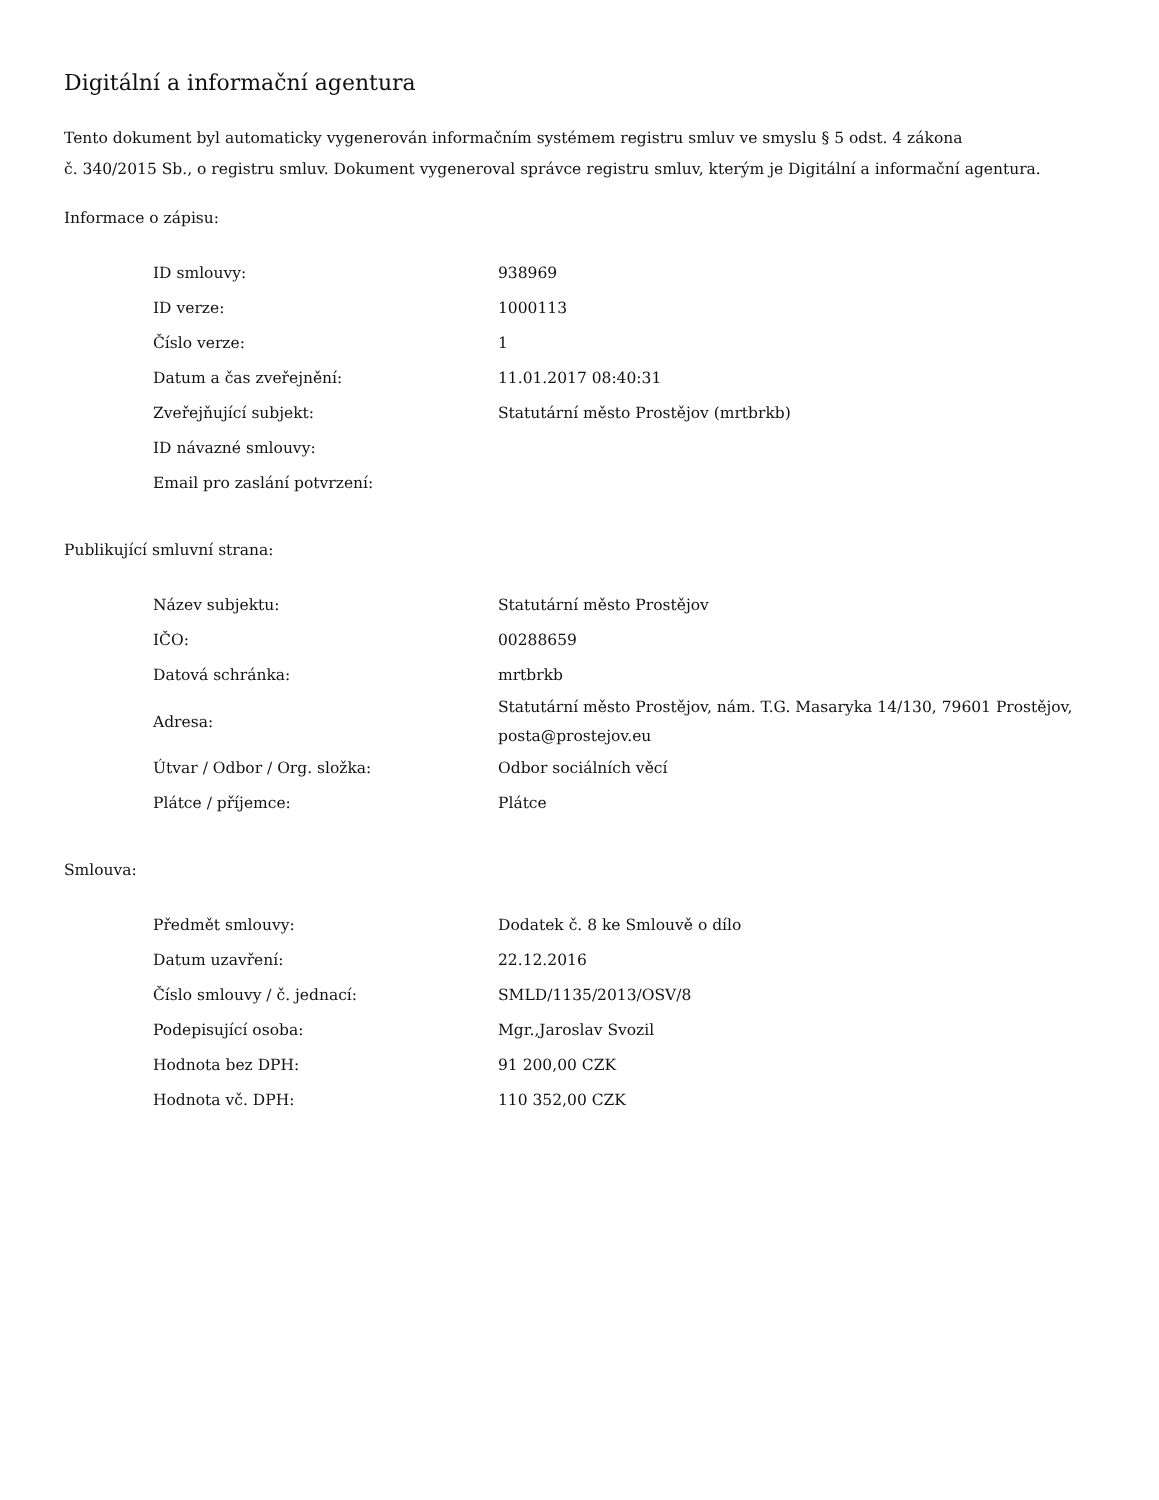Digitální a informační agentura
Tento dokument byl automaticky vygenerován informačním systémem registru smluv ve smyslu § 5 odst. 4 zákona
č. 340/2015 Sb., o registru smluv. Dokument vygeneroval správce registru smluv, kterým je Digitální a informační agentura.
Informace o zápisu:
| ID smlouvy: | 938969 |
| ID verze: | 1000113 |
| Číslo verze: | 1 |
| Datum a čas zveřejnění: | 11.01.2017 08:40:31 |
| Zveřejňující subjekt: | Statutární město Prostějov (mrtbrkb) |
| ID návazné smlouvy: | |
| Email pro zaslání potvrzení: | |
Publikující smluvní strana:
| Název subjektu: | Statutární město Prostějov |
| IČO: | 00288659 |
| Datová schránka: | mrtbrkb |
| Adresa: | Statutární město Prostějov, nám. T.G. Masaryka 14/130, 79601 Prostějov, posta@prostejov.eu |
| Útvar / Odbor / Org. složka: | Odbor sociálních věcí |
| Plátce / příjemce: | Plátce |
Smlouva:
| Předmět smlouvy: | Dodatek č. 8 ke Smlouvě o dílo |
| Datum uzavření: | 22.12.2016 |
| Číslo smlouvy / č. jednací: | SMLD/1135/2013/OSV/8 |
| Podepisující osoba: | Mgr.,Jaroslav Svozil |
| Hodnota bez DPH: | 91 200,00 CZK |
| Hodnota vč. DPH: | 110 352,00 CZK |